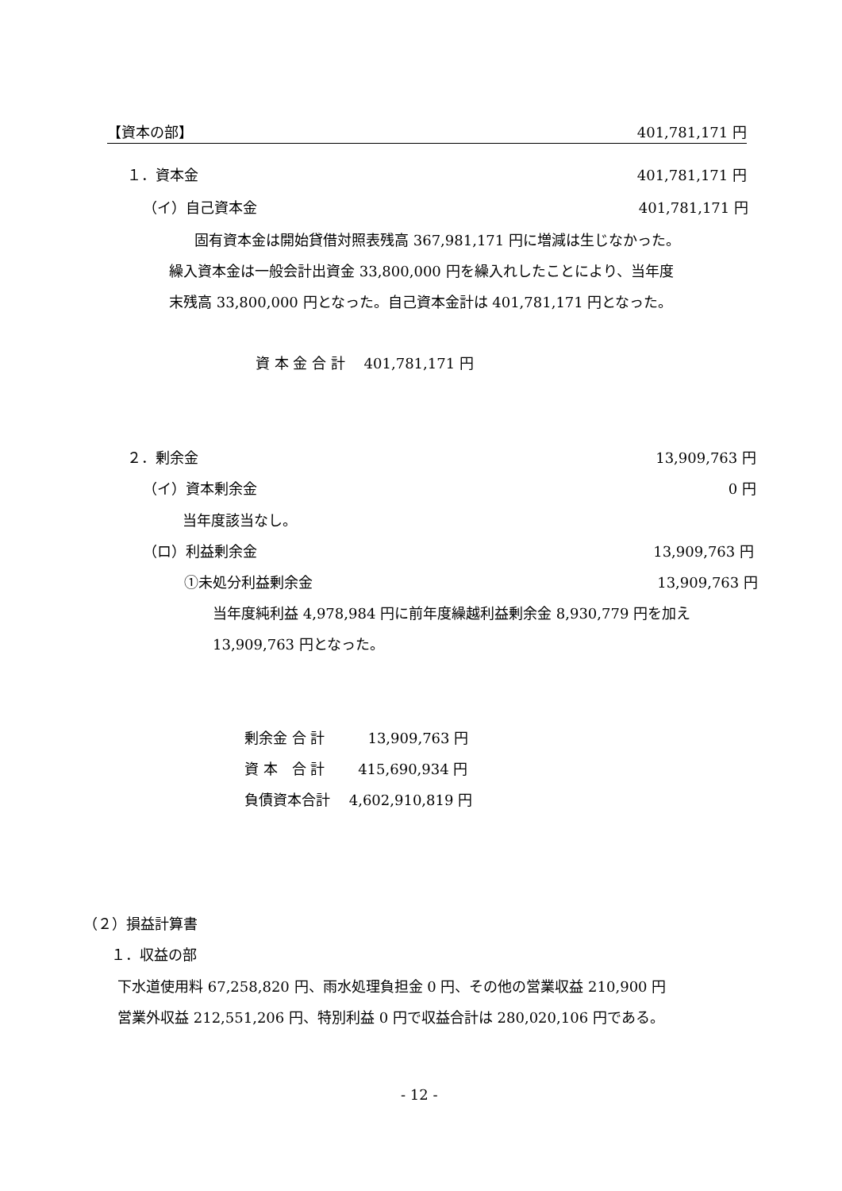【資本の部】 401,781,171 円
１．資本金 401,781,171 円
（イ）自己資本金 401,781,171 円
固有資本金は開始貸借対照表残高 367,981,171 円に増減は生じなかった。
繰入資本金は一般会計出資金 33,800,000 円を繰入れしたことにより、当年度
末残高 33,800,000 円となった。自己資本金計は 401,781,171 円となった。
資 本 金 合 計　 401,781,171 円
２．剰余金 13,909,763 円
（イ）資本剰余金 0 円
当年度該当なし。
（ロ）利益剰余金 13,909,763 円
①未処分利益剰余金 13,909,763 円
当年度純利益 4,978,984 円に前年度繰越利益剰余金 8,930,779 円を加え
13,909,763 円となった。
剰余金 合 計　　　13,909,763 円
資 本　合 計　　 415,690,934 円
負債資本合計　 4,602,910,819 円
（２）損益計算書
１．収益の部
下水道使用料 67,258,820 円、雨水処理負担金 0 円、その他の営業収益 210,900 円
営業外収益 212,551,206 円、特別利益 0 円で収益合計は 280,020,106 円である。
- 12 -